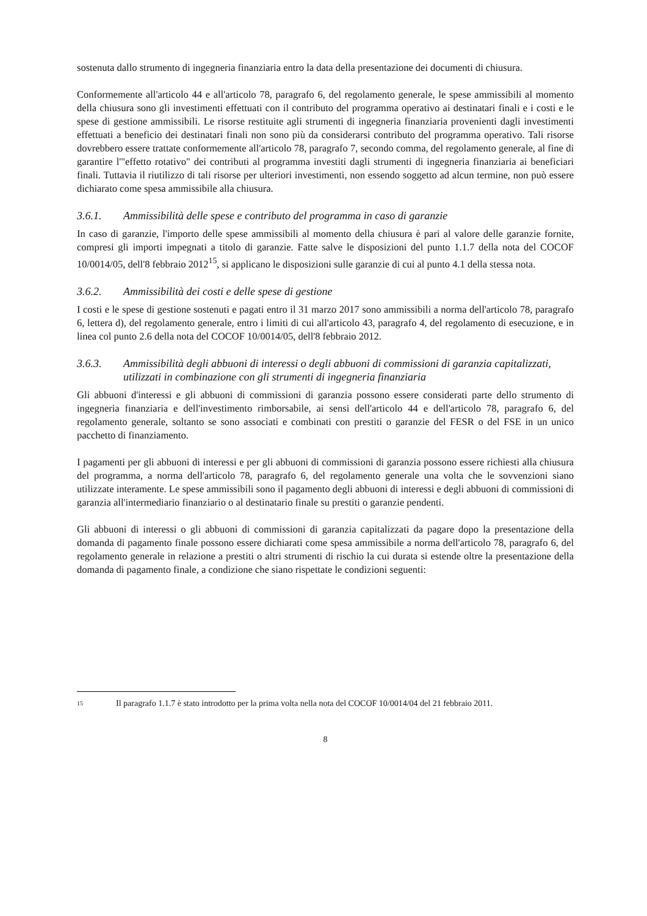sostenuta dallo strumento di ingegneria finanziaria entro la data della presentazione dei documenti di chiusura.
Conformemente all'articolo 44 e all'articolo 78, paragrafo 6, del regolamento generale, le spese ammissibili al momento della chiusura sono gli investimenti effettuati con il contributo del programma operativo ai destinatari finali e i costi e le spese di gestione ammissibili. Le risorse restituite agli strumenti di ingegneria finanziaria provenienti dagli investimenti effettuati a beneficio dei destinatari finali non sono più da considerarsi contributo del programma operativo. Tali risorse dovrebbero essere trattate conformemente all'articolo 78, paragrafo 7, secondo comma, del regolamento generale, al fine di garantire l'"effetto rotativo" dei contributi al programma investiti dagli strumenti di ingegneria finanziaria ai beneficiari finali. Tuttavia il riutilizzo di tali risorse per ulteriori investimenti, non essendo soggetto ad alcun termine, non può essere dichiarato come spesa ammissibile alla chiusura.
3.6.1. Ammissibilità delle spese e contributo del programma in caso di garanzie
In caso di garanzie, l'importo delle spese ammissibili al momento della chiusura è pari al valore delle garanzie fornite, compresi gli importi impegnati a titolo di garanzie. Fatte salve le disposizioni del punto 1.1.7 della nota del COCOF 10/0014/05, dell'8 febbraio 2012<sup>15</sup>, si applicano le disposizioni sulle garanzie di cui al punto 4.1 della stessa nota.
3.6.2. Ammissibilità dei costi e delle spese di gestione
I costi e le spese di gestione sostenuti e pagati entro il 31 marzo 2017 sono ammissibili a norma dell'articolo 78, paragrafo 6, lettera d), del regolamento generale, entro i limiti di cui all'articolo 43, paragrafo 4, del regolamento di esecuzione, e in linea col punto 2.6 della nota del COCOF 10/0014/05, dell'8 febbraio 2012.
3.6.3. Ammissibilità degli abbuoni di interessi o degli abbuoni di commissioni di garanzia capitalizzati, utilizzati in combinazione con gli strumenti di ingegneria finanziaria
Gli abbuoni d'interessi e gli abbuoni di commissioni di garanzia possono essere considerati parte dello strumento di ingegneria finanziaria e dell'investimento rimborsabile, ai sensi dell'articolo 44 e dell'articolo 78, paragrafo 6, del regolamento generale, soltanto se sono associati e combinati con prestiti o garanzie del FESR o del FSE in un unico pacchetto di finanziamento.
I pagamenti per gli abbuoni di interessi e per gli abbuoni di commissioni di garanzia possono essere richiesti alla chiusura del programma, a norma dell'articolo 78, paragrafo 6, del regolamento generale una volta che le sovvenzioni siano utilizzate interamente. Le spese ammissibili sono il pagamento degli abbuoni di interessi e degli abbuoni di commissioni di garanzia all'intermediario finanziario o al destinatario finale su prestiti o garanzie pendenti.
Gli abbuoni di interessi o gli abbuoni di commissioni di garanzia capitalizzati da pagare dopo la presentazione della domanda di pagamento finale possono essere dichiarati come spesa ammissibile a norma dell'articolo 78, paragrafo 6, del regolamento generale in relazione a prestiti o altri strumenti di rischio la cui durata si estende oltre la presentazione della domanda di pagamento finale, a condizione che siano rispettate le condizioni seguenti:
<sup>15</sup>
Il paragrafo 1.1.7 è stato introdotto per la prima volta nella nota del COCOF 10/0014/04 del 21 febbraio 2011.
8